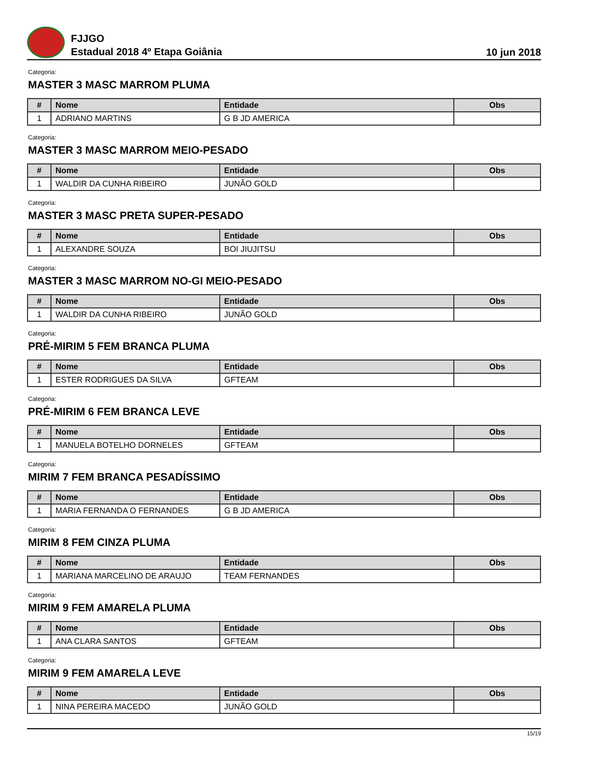FJJGO
Estadual 2018 4º Etapa Goiânia
10 jun 2018
Categoria:
MASTER 3 MASC MARROM PLUMA
| # | Nome | Entidade | Obs |
| --- | --- | --- | --- |
| 1 | ADRIANO MARTINS | G B JD AMERICA | |
Categoria:
MASTER 3 MASC MARROM MEIO-PESADO
| # | Nome | Entidade | Obs |
| --- | --- | --- | --- |
| 1 | WALDIR DA CUNHA RIBEIRO | JUNÃO GOLD | |
Categoria:
MASTER 3 MASC PRETA SUPER-PESADO
| # | Nome | Entidade | Obs |
| --- | --- | --- | --- |
| 1 | ALEXANDRE SOUZA | BOI JIUJITSU | |
Categoria:
MASTER 3 MASC MARROM NO-GI MEIO-PESADO
| # | Nome | Entidade | Obs |
| --- | --- | --- | --- |
| 1 | WALDIR DA CUNHA RIBEIRO | JUNÃO GOLD | |
Categoria:
PRÉ-MIRIM 5 FEM BRANCA PLUMA
| # | Nome | Entidade | Obs |
| --- | --- | --- | --- |
| 1 | ESTER RODRIGUES DA SILVA | GFTEAM | |
Categoria:
PRÉ-MIRIM 6 FEM BRANCA LEVE
| # | Nome | Entidade | Obs |
| --- | --- | --- | --- |
| 1 | MANUELA BOTELHO DORNELES | GFTEAM | |
Categoria:
MIRIM 7 FEM BRANCA PESADÍSSIMO
| # | Nome | Entidade | Obs |
| --- | --- | --- | --- |
| 1 | MARIA FERNANDA O FERNANDES | G B JD AMERICA | |
Categoria:
MIRIM 8 FEM CINZA PLUMA
| # | Nome | Entidade | Obs |
| --- | --- | --- | --- |
| 1 | MARIANA MARCELINO DE ARAUJO | TEAM FERNANDES | |
Categoria:
MIRIM 9 FEM AMARELA PLUMA
| # | Nome | Entidade | Obs |
| --- | --- | --- | --- |
| 1 | ANA CLARA SANTOS | GFTEAM | |
Categoria:
MIRIM 9 FEM AMARELA LEVE
| # | Nome | Entidade | Obs |
| --- | --- | --- | --- |
| 1 | NINA PEREIRA MACEDO | JUNÃO GOLD | |
15/19